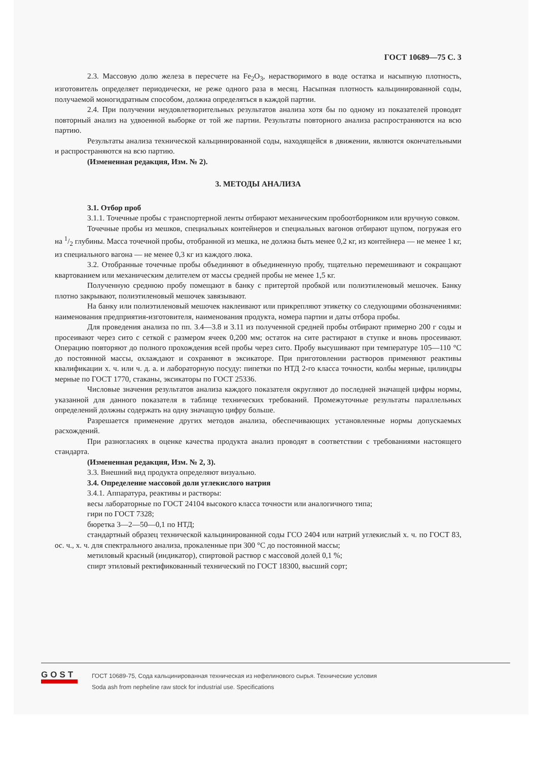ГОСТ 10689—75 С. 3
2.3. Массовую долю железа в пересчете на Fe<sub>2</sub>O<sub>3</sub>, нерастворимого в воде остатка и насыпную плотность, изготовитель определяет периодически, не реже одного раза в месяц. Насыпная плотность кальцинированной соды, получаемой моногидратным способом, должна определяться в каждой партии.
2.4. При получении неудовлетворительных результатов анализа хотя бы по одному из показателей проводят повторный анализ на удвоенной выборке от той же партии. Результаты повторного анализа распространяются на всю партию.
Результаты анализа технической кальцинированной соды, находящейся в движении, являются окончательными и распространяются на всю партию.
(Измененная редакция, Изм. № 2).
3. МЕТОДЫ АНАЛИЗА
3.1. Отбор проб
3.1.1. Точечные пробы с транспортерной ленты отбирают механическим пробоотборником или вручную совком.
Точечные пробы из мешков, специальных контейнеров и специальных вагонов отбирают щупом, погружая его на 1/2 глубины. Масса точечной пробы, отобранной из мешка, не должна быть менее 0,2 кг, из контейнера — не менее 1 кг, из специального вагона — не менее 0,3 кг из каждого люка.
3.2. Отобранные точечные пробы объединяют в объединенную пробу, тщательно перемешивают и сокращают квартованием или механическим делителем от массы средней пробы не менее 1,5 кг.
Полученную среднюю пробу помещают в банку с притертой пробкой или полиэтиленовый мешочек. Банку плотно закрывают, полиэтиленовый мешочек завязывают.
На банку или полиэтиленовый мешочек наклеивают или прикрепляют этикетку со следующими обозначениями: наименования предприятия-изготовителя, наименования продукта, номера партии и даты отбора пробы.
Для проведения анализа по пп. 3.4—3.8 и 3.11 из полученной средней пробы отбирают примерно 200 г соды и просеивают через сито с сеткой с размером ячеек 0,200 мм; остаток на сите растирают в ступке и вновь просеивают. Операцию повторяют до полного прохождения всей пробы через сито. Пробу высушивают при температуре 105—110 °С до постоянной массы, охлаждают и сохраняют в эксикаторе. При приготовлении растворов применяют реактивы квалификации х. ч. или ч. д. а. и лабораторную посуду: пипетки по НТД 2-го класса точности, колбы мерные, цилиндры мерные по ГОСТ 1770, стаканы, эксикаторы по ГОСТ 25336.
Числовые значения результатов анализа каждого показателя округляют до последней значащей цифры нормы, указанной для данного показателя в таблице технических требований. Промежуточные результаты параллельных определений должны содержать на одну значащую цифру больше.
Разрешается применение других методов анализа, обеспечивающих установленные нормы допускаемых расхождений.
При разногласиях в оценке качества продукта анализ проводят в соответствии с требованиями настоящего стандарта.
(Измененная редакция, Изм. № 2, 3).
3.3. Внешний вид продукта определяют визуально.
3.4. Определение массовой доли углекислого натрия
3.4.1. Аппаратура, реактивы и растворы:
весы лабораторные по ГОСТ 24104 высокого класса точности или аналогичного типа;
гири по ГОСТ 7328;
бюретка 3—2—50—0,1 по НТД;
стандартный образец технической кальцинированной соды ГСО 2404 или натрий углекислый х. ч. по ГОСТ 83, ос. ч., х. ч. для спектрального анализа, прокаленные при 300 °С до постоянной массы;
метиловый красный (индикатор), спиртовой раствор с массовой долей 0,1 %;
спирт этиловый ректификованный технический по ГОСТ 18300, высший сорт;
GOST
ГОСТ 10689-75, Сода кальцинированная техническая из нефелинового сырья. Технические условия
Soda ash from nepheline raw stock for industrial use. Specifications